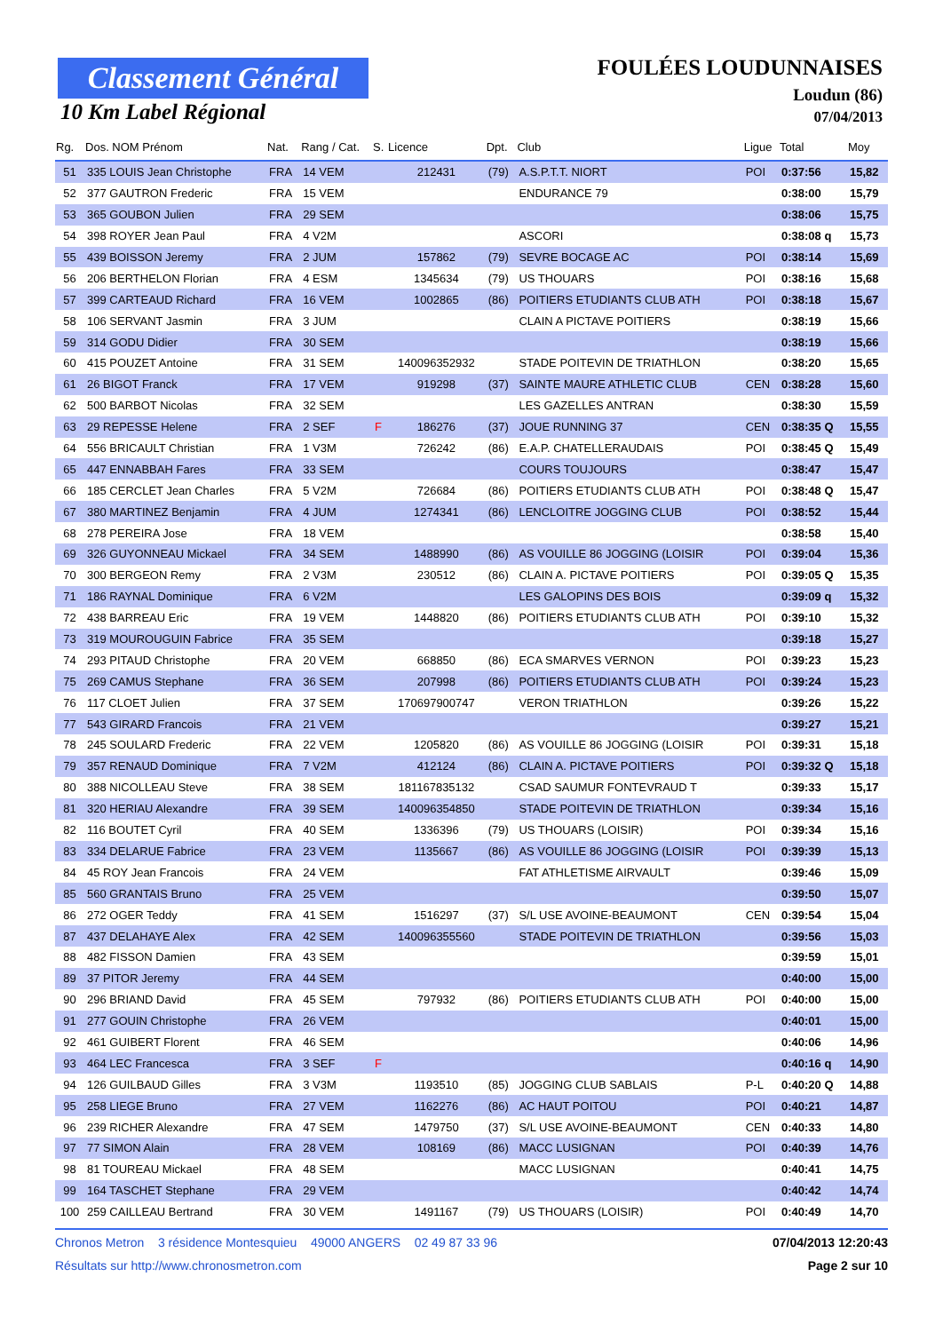Classement Général
10 Km Label Régional
FOULÉES LOUDUNNAISES
Loudun (86)
07/04/2013
| Rg. | Dos. NOM Prénom | Nat. | Rang / Cat. | S. | Licence | Dpt. | Club | Ligue | Total | Moy |
| --- | --- | --- | --- | --- | --- | --- | --- | --- | --- | --- |
| 51 | 335 LOUIS Jean Christophe | FRA | 14 VEM | | 212431 | (79) | A.S.P.T.T. NIORT | POI | 0:37:56 | 15,82 |
| 52 | 377 GAUTRON Frederic | FRA | 15 VEM | | | | ENDURANCE 79 | | 0:38:00 | 15,79 |
| 53 | 365 GOUBON Julien | FRA | 29 SEM | | | | | | 0:38:06 | 15,75 |
| 54 | 398 ROYER Jean Paul | FRA | 4 V2M | | | | ASCORI | | 0:38:08 q | 15,73 |
| 55 | 439 BOISSON Jeremy | FRA | 2 JUM | | 157862 | (79) | SEVRE BOCAGE AC | POI | 0:38:14 | 15,69 |
| 56 | 206 BERTHELON Florian | FRA | 4 ESM | | 1345634 | (79) | US THOUARS | POI | 0:38:16 | 15,68 |
| 57 | 399 CARTEAUD Richard | FRA | 16 VEM | | 1002865 | (86) | POITIERS ETUDIANTS CLUB ATH | POI | 0:38:18 | 15,67 |
| 58 | 106 SERVANT Jasmin | FRA | 3 JUM | | | | CLAIN A PICTAVE POITIERS | | 0:38:19 | 15,66 |
| 59 | 314 GODU Didier | FRA | 30 SEM | | | | | | 0:38:19 | 15,66 |
| 60 | 415 POUZET Antoine | FRA | 31 SEM | | 140096352932 | | STADE POITEVIN DE TRIATHLON | | 0:38:20 | 15,65 |
| 61 | 26 BIGOT Franck | FRA | 17 VEM | | 919298 | (37) | SAINTE MAURE ATHLETIC CLUB | CEN | 0:38:28 | 15,60 |
| 62 | 500 BARBOT Nicolas | FRA | 32 SEM | | | | LES GAZELLES ANTRAN | | 0:38:30 | 15,59 |
| 63 | 29 REPESSE Helene | FRA | 2 SEF | F | 186276 | (37) | JOUE RUNNING 37 | CEN | 0:38:35 Q | 15,55 |
| 64 | 556 BRICAULT Christian | FRA | 1 V3M | | 726242 | (86) | E.A.P. CHATELLERAUDAIS | POI | 0:38:45 Q | 15,49 |
| 65 | 447 ENNABBAH Fares | FRA | 33 SEM | | | | COURS TOUJOURS | | 0:38:47 | 15,47 |
| 66 | 185 CERCLET Jean Charles | FRA | 5 V2M | | 726684 | (86) | POITIERS ETUDIANTS CLUB ATH | POI | 0:38:48 Q | 15,47 |
| 67 | 380 MARTINEZ Benjamin | FRA | 4 JUM | | 1274341 | (86) | LENCLOITRE JOGGING CLUB | POI | 0:38:52 | 15,44 |
| 68 | 278 PEREIRA Jose | FRA | 18 VEM | | | | | | 0:38:58 | 15,40 |
| 69 | 326 GUYONNEAU Mickael | FRA | 34 SEM | | 1488990 | (86) | AS VOUILLE 86 JOGGING (LOISIR | POI | 0:39:04 | 15,36 |
| 70 | 300 BERGEON Remy | FRA | 2 V3M | | 230512 | (86) | CLAIN A. PICTAVE POITIERS | POI | 0:39:05 Q | 15,35 |
| 71 | 186 RAYNAL Dominique | FRA | 6 V2M | | | | LES GALOPINS DES BOIS | | 0:39:09 q | 15,32 |
| 72 | 438 BARREAU Eric | FRA | 19 VEM | | 1448820 | (86) | POITIERS ETUDIANTS CLUB ATH | POI | 0:39:10 | 15,32 |
| 73 | 319 MOUROUGUIN Fabrice | FRA | 35 SEM | | | | | | 0:39:18 | 15,27 |
| 74 | 293 PITAUD Christophe | FRA | 20 VEM | | 668850 | (86) | ECA SMARVES VERNON | POI | 0:39:23 | 15,23 |
| 75 | 269 CAMUS Stephane | FRA | 36 SEM | | 207998 | (86) | POITIERS ETUDIANTS CLUB ATH | POI | 0:39:24 | 15,23 |
| 76 | 117 CLOET Julien | FRA | 37 SEM | | 170697900747 | | VERON TRIATHLON | | 0:39:26 | 15,22 |
| 77 | 543 GIRARD Francois | FRA | 21 VEM | | | | | | 0:39:27 | 15,21 |
| 78 | 245 SOULARD Frederic | FRA | 22 VEM | | 1205820 | (86) | AS VOUILLE 86 JOGGING (LOISIR | POI | 0:39:31 | 15,18 |
| 79 | 357 RENAUD Dominique | FRA | 7 V2M | | 412124 | (86) | CLAIN A. PICTAVE POITIERS | POI | 0:39:32 Q | 15,18 |
| 80 | 388 NICOLLEAU Steve | FRA | 38 SEM | | 181167835132 | | CSAD SAUMUR FONTEVRAUD T | | 0:39:33 | 15,17 |
| 81 | 320 HERIAU Alexandre | FRA | 39 SEM | | 140096354850 | | STADE POITEVIN DE TRIATHLON | | 0:39:34 | 15,16 |
| 82 | 116 BOUTET Cyril | FRA | 40 SEM | | 1336396 | (79) | US THOUARS (LOISIR) | POI | 0:39:34 | 15,16 |
| 83 | 334 DELARUE Fabrice | FRA | 23 VEM | | 1135667 | (86) | AS VOUILLE 86 JOGGING (LOISIR | POI | 0:39:39 | 15,13 |
| 84 | 45 ROY Jean Francois | FRA | 24 VEM | | | | FAT ATHLETISME AIRVAULT | | 0:39:46 | 15,09 |
| 85 | 560 GRANTAIS Bruno | FRA | 25 VEM | | | | | | 0:39:50 | 15,07 |
| 86 | 272 OGER Teddy | FRA | 41 SEM | | 1516297 | (37) | S/L USE AVOINE-BEAUMONT | CEN | 0:39:54 | 15,04 |
| 87 | 437 DELAHAYE Alex | FRA | 42 SEM | | 140096355560 | | STADE POITEVIN DE TRIATHLON | | 0:39:56 | 15,03 |
| 88 | 482 FISSON Damien | FRA | 43 SEM | | | | | | 0:39:59 | 15,01 |
| 89 | 37 PITOR Jeremy | FRA | 44 SEM | | | | | | 0:40:00 | 15,00 |
| 90 | 296 BRIAND David | FRA | 45 SEM | | 797932 | (86) | POITIERS ETUDIANTS CLUB ATH | POI | 0:40:00 | 15,00 |
| 91 | 277 GOUIN Christophe | FRA | 26 VEM | | | | | | 0:40:01 | 15,00 |
| 92 | 461 GUIBERT Florent | FRA | 46 SEM | | | | | | 0:40:06 | 14,96 |
| 93 | 464 LEC Francesca | FRA | 3 SEF | F | | | | | 0:40:16 q | 14,90 |
| 94 | 126 GUILBAUD Gilles | FRA | 3 V3M | | 1193510 | (85) | JOGGING CLUB SABLAIS | P-L | 0:40:20 Q | 14,88 |
| 95 | 258 LIEGE Bruno | FRA | 27 VEM | | 1162276 | (86) | AC HAUT POITOU | POI | 0:40:21 | 14,87 |
| 96 | 239 RICHER Alexandre | FRA | 47 SEM | | 1479750 | (37) | S/L USE AVOINE-BEAUMONT | CEN | 0:40:33 | 14,80 |
| 97 | 77 SIMON Alain | FRA | 28 VEM | | 108169 | (86) | MACC LUSIGNAN | POI | 0:40:39 | 14,76 |
| 98 | 81 TOUREAU Mickael | FRA | 48 SEM | | | | MACC LUSIGNAN | | 0:40:41 | 14,75 |
| 99 | 164 TASCHET Stephane | FRA | 29 VEM | | | | | | 0:40:42 | 14,74 |
| 100 | 259 CAILLEAU Bertrand | FRA | 30 VEM | | 1491167 | (79) | US THOUARS (LOISIR) | POI | 0:40:49 | 14,70 |
Chronos Metron 3 résidence Montesquieu 49000 ANGERS 02 49 87 33 96 07/04/2013 12:20:43
Résultats sur http://www.chronosmetron.com Page 2 sur 10